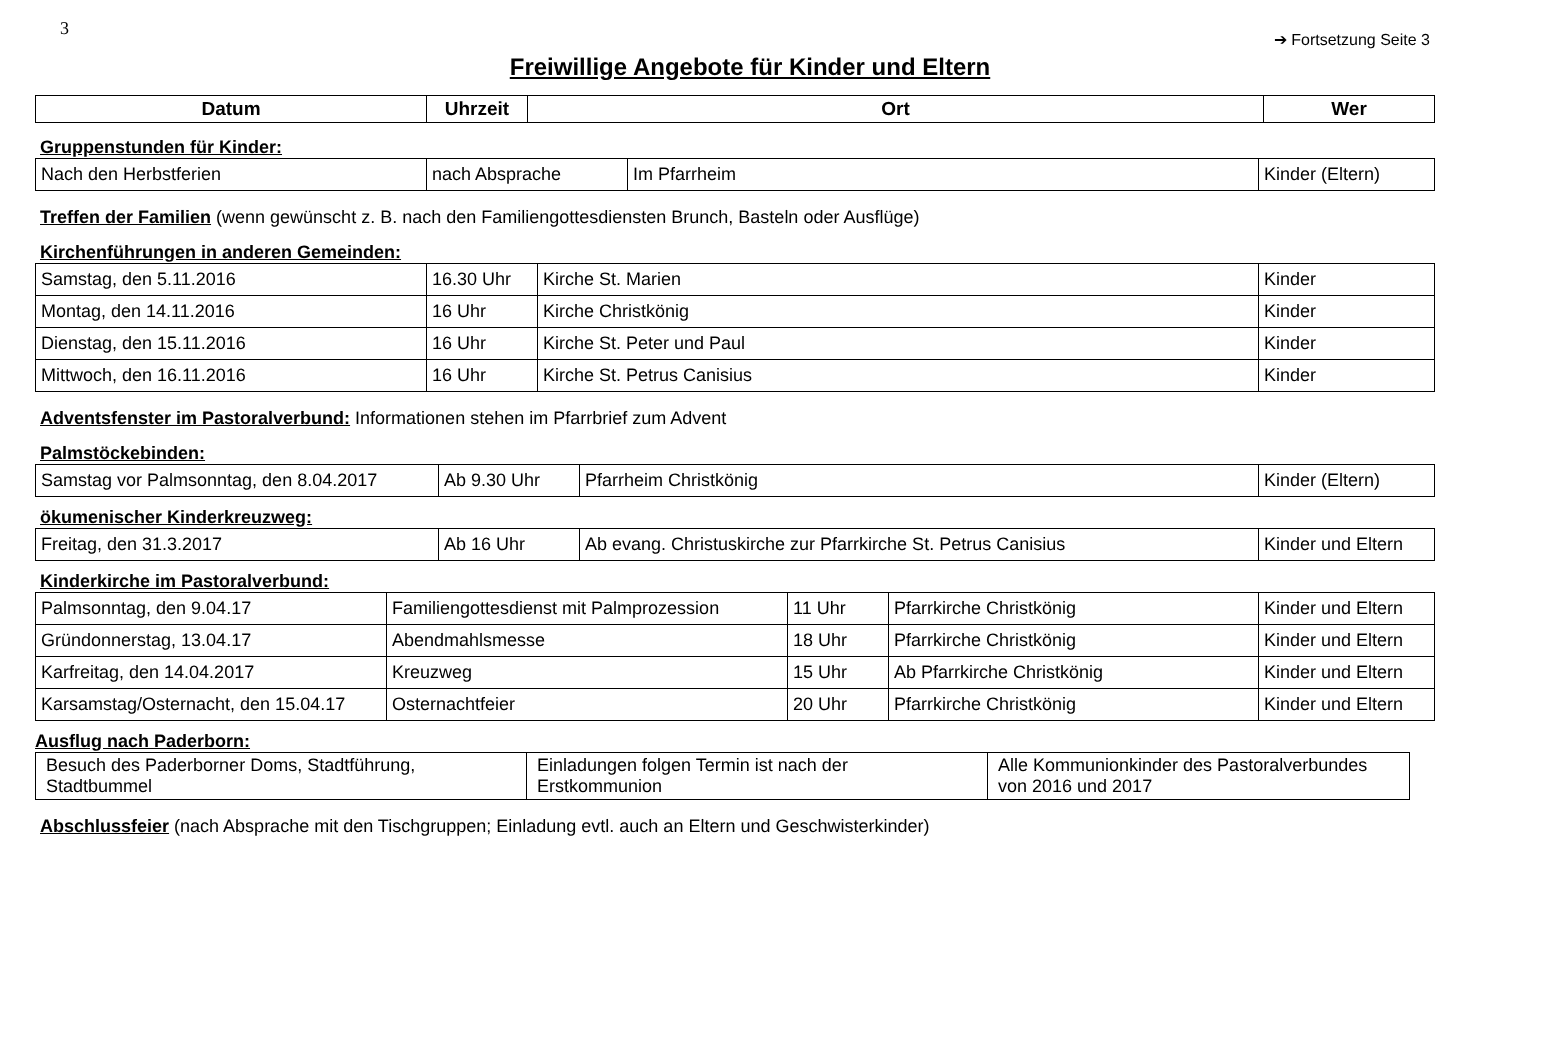3
➔ Fortsetzung Seite 3
Freiwillige Angebote für Kinder und Eltern
| Datum | Uhrzeit | Ort | Wer |
| --- | --- | --- | --- |
Gruppenstunden für Kinder:
| Nach den Herbstferien | nach Absprache | Im Pfarrheim | Kinder (Eltern) |
Treffen der Familien (wenn gewünscht z. B. nach den Familiengottesdiensten Brunch, Basteln oder Ausflüge)
Kirchenführungen in anderen Gemeinden:
| Samstag, den 5.11.2016 | 16.30 Uhr | Kirche St. Marien | Kinder |
| Montag, den 14.11.2016 | 16 Uhr | Kirche Christkönig | Kinder |
| Dienstag, den 15.11.2016 | 16 Uhr | Kirche St. Peter und Paul | Kinder |
| Mittwoch, den 16.11.2016 | 16 Uhr | Kirche St. Petrus Canisius | Kinder |
Adventsfenster im Pastoralverbund: Informationen stehen im Pfarrbrief zum Advent
Palmstöckebinden:
| Samstag vor Palmsonntag, den 8.04.2017 | Ab 9.30 Uhr | Pfarrheim Christkönig | Kinder (Eltern) |
ökumenischer Kinderkreuzweg:
| Freitag, den 31.3.2017 | Ab 16 Uhr | Ab evang. Christuskirche zur Pfarrkirche St. Petrus Canisius | Kinder und Eltern |
Kinderkirche im Pastoralverbund:
| Palmsonntag, den 9.04.17 | Familiengottesdienst mit Palmprozession | 11 Uhr | Pfarrkirche Christkönig | Kinder und Eltern |
| Gründonnerstag, 13.04.17 | Abendmahlsmesse | 18 Uhr | Pfarrkirche Christkönig | Kinder und Eltern |
| Karfreitag, den 14.04.2017 | Kreuzweg | 15 Uhr | Ab Pfarrkirche Christkönig | Kinder und Eltern |
| Karsamstag/Osternacht, den 15.04.17 | Osternachtfeier | 20 Uhr | Pfarrkirche Christkönig | Kinder und Eltern |
Ausflug nach Paderborn:
| Besuch des Paderborner Doms, Stadtführung, Stadtbummel | Einladungen folgen Termin ist nach der Erstkommunion | Alle Kommunionkinder des Pastoralverbundes von 2016 und 2017 |
Abschlussfeier (nach Absprache mit den Tischgruppen; Einladung evtl. auch an Eltern und Geschwisterkinder)